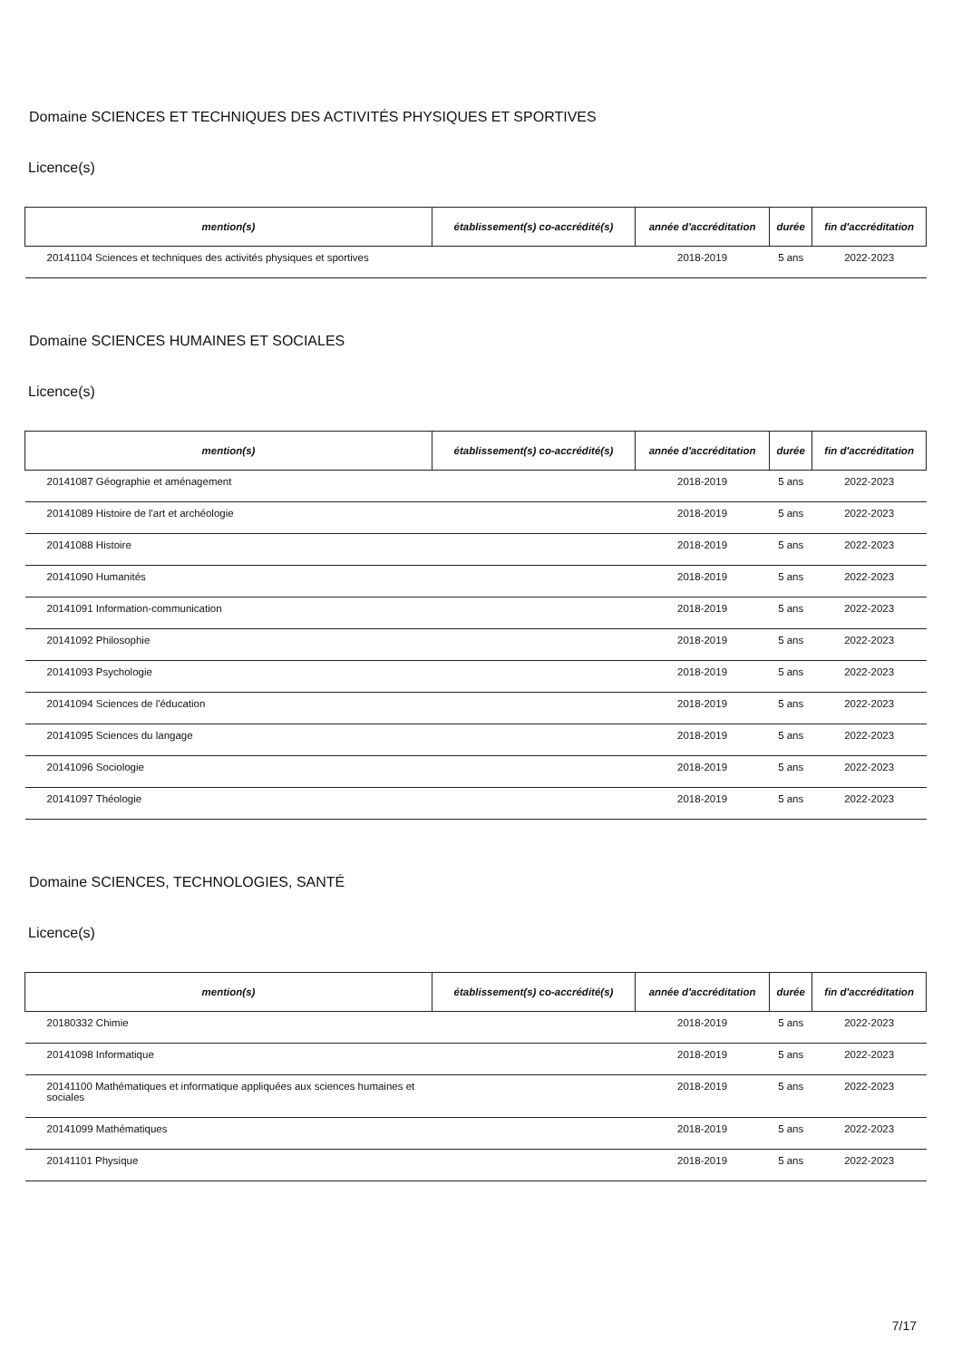Domaine SCIENCES ET TECHNIQUES DES ACTIVITÉS PHYSIQUES ET SPORTIVES
Licence(s)
| mention(s) | établissement(s) co-accrédité(s) | année d'accréditation | durée | fin d'accréditation |
| --- | --- | --- | --- | --- |
| 20141104 Sciences et techniques des activités physiques et sportives | | 2018-2019 | 5 ans | 2022-2023 |
Domaine SCIENCES HUMAINES ET SOCIALES
Licence(s)
| mention(s) | établissement(s) co-accrédité(s) | année d'accréditation | durée | fin d'accréditation |
| --- | --- | --- | --- | --- |
| 20141087 Géographie et aménagement | | 2018-2019 | 5 ans | 2022-2023 |
| 20141089 Histoire de l'art et archéologie | | 2018-2019 | 5 ans | 2022-2023 |
| 20141088 Histoire | | 2018-2019 | 5 ans | 2022-2023 |
| 20141090 Humanités | | 2018-2019 | 5 ans | 2022-2023 |
| 20141091 Information-communication | | 2018-2019 | 5 ans | 2022-2023 |
| 20141092 Philosophie | | 2018-2019 | 5 ans | 2022-2023 |
| 20141093 Psychologie | | 2018-2019 | 5 ans | 2022-2023 |
| 20141094 Sciences de l'éducation | | 2018-2019 | 5 ans | 2022-2023 |
| 20141095 Sciences du langage | | 2018-2019 | 5 ans | 2022-2023 |
| 20141096 Sociologie | | 2018-2019 | 5 ans | 2022-2023 |
| 20141097 Théologie | | 2018-2019 | 5 ans | 2022-2023 |
Domaine SCIENCES, TECHNOLOGIES, SANTÉ
Licence(s)
| mention(s) | établissement(s) co-accrédité(s) | année d'accréditation | durée | fin d'accréditation |
| --- | --- | --- | --- | --- |
| 20180332 Chimie | | 2018-2019 | 5 ans | 2022-2023 |
| 20141098 Informatique | | 2018-2019 | 5 ans | 2022-2023 |
| 20141100 Mathématiques et informatique appliquées aux sciences humaines et sociales | | 2018-2019 | 5 ans | 2022-2023 |
| 20141099 Mathématiques | | 2018-2019 | 5 ans | 2022-2023 |
| 20141101 Physique | | 2018-2019 | 5 ans | 2022-2023 |
7/17